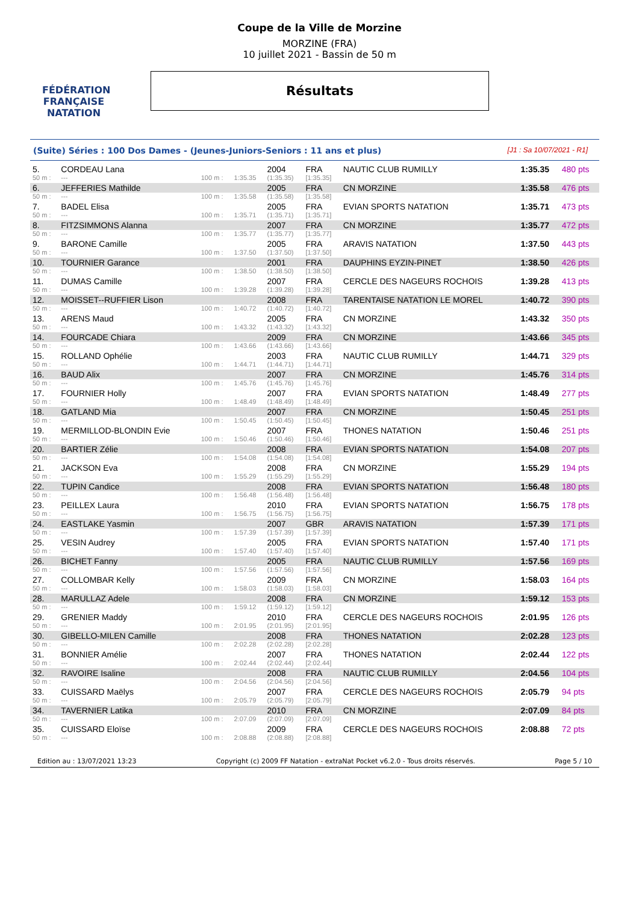FÉDÉRATION FRANÇAISE
NATATION
Coupe de la Ville de Morzine
MORZINE (FRA)
10 juillet 2021 - Bassin de 50 m
Résultats
(Suite) Séries : 100 Dos Dames - (Jeunes-Juniors-Seniors : 11 ans et plus) [J1 : Sa 10/07/2021 - R1]
| 5. | CORDEAU Lana | | | 2004 | FRA | NAUTIC CLUB RUMILLY | 1:35.35 | 480 pts |
| 50 m : | --- | 100 m : | 1:35.35 | (1:35.35) | [1:35.35] | | | |
| 6. | JEFFERIES Mathilde | | | 2005 | FRA | CN MORZINE | 1:35.58 | 476 pts |
| 50 m : | --- | 100 m : | 1:35.58 | (1:35.58) | [1:35.58] | | | |
| 7. | BADEL Elisa | | | 2005 | FRA | EVIAN SPORTS NATATION | 1:35.71 | 473 pts |
| 50 m : | --- | 100 m : | 1:35.71 | (1:35.71) | [1:35.71] | | | |
| 8. | FITZSIMMONS Alanna | | | 2007 | FRA | CN MORZINE | 1:35.77 | 472 pts |
| 50 m : | --- | 100 m : | 1:35.77 | (1:35.77) | [1:35.77] | | | |
| 9. | BARONE Camille | | | 2005 | FRA | ARAVIS NATATION | 1:37.50 | 443 pts |
| 50 m : | --- | 100 m : | 1:37.50 | (1:37.50) | [1:37.50] | | | |
| 10. | TOURNIER Garance | | | 2001 | FRA | DAUPHINS EYZIN-PINET | 1:38.50 | 426 pts |
| 50 m : | --- | 100 m : | 1:38.50 | (1:38.50) | [1:38.50] | | | |
| 11. | DUMAS Camille | | | 2007 | FRA | CERCLE DES NAGEURS ROCHOIS | 1:39.28 | 413 pts |
| 50 m : | --- | 100 m : | 1:39.28 | (1:39.28) | [1:39.28] | | | |
| 12. | MOISSET--RUFFIER Lison | | | 2008 | FRA | TARENTAISE NATATION LE MOREL | 1:40.72 | 390 pts |
| 50 m : | --- | 100 m : | 1:40.72 | (1:40.72) | [1:40.72] | | | |
| 13. | ARENS Maud | | | 2005 | FRA | CN MORZINE | 1:43.32 | 350 pts |
| 50 m : | --- | 100 m : | 1:43.32 | (1:43.32) | [1:43.32] | | | |
| 14. | FOURCADE Chiara | | | 2009 | FRA | CN MORZINE | 1:43.66 | 345 pts |
| 50 m : | --- | 100 m : | 1:43.66 | (1:43.66) | [1:43.66] | | | |
| 15. | ROLLAND Ophélie | | | 2003 | FRA | NAUTIC CLUB RUMILLY | 1:44.71 | 329 pts |
| 50 m : | --- | 100 m : | 1:44.71 | (1:44.71) | [1:44.71] | | | |
| 16. | BAUD Alix | | | 2007 | FRA | CN MORZINE | 1:45.76 | 314 pts |
| 50 m : | --- | 100 m : | 1:45.76 | (1:45.76) | [1:45.76] | | | |
| 17. | FOURNIER Holly | | | 2007 | FRA | EVIAN SPORTS NATATION | 1:48.49 | 277 pts |
| 50 m : | --- | 100 m : | 1:48.49 | (1:48.49) | [1:48.49] | | | |
| 18. | GATLAND Mia | | | 2007 | FRA | CN MORZINE | 1:50.45 | 251 pts |
| 50 m : | --- | 100 m : | 1:50.45 | (1:50.45) | [1:50.45] | | | |
| 19. | MERMILLOD-BLONDIN Evie | | | 2007 | FRA | THONES NATATION | 1:50.46 | 251 pts |
| 50 m : | --- | 100 m : | 1:50.46 | (1:50.46) | [1:50.46] | | | |
| 20. | BARTIER Zélie | | | 2008 | FRA | EVIAN SPORTS NATATION | 1:54.08 | 207 pts |
| 50 m : | --- | 100 m : | 1:54.08 | (1:54.08) | [1:54.08] | | | |
| 21. | JACKSON Eva | | | 2008 | FRA | CN MORZINE | 1:55.29 | 194 pts |
| 50 m : | --- | 100 m : | 1:55.29 | (1:55.29) | [1:55.29] | | | |
| 22. | TUPIN Candice | | | 2008 | FRA | EVIAN SPORTS NATATION | 1:56.48 | 180 pts |
| 50 m : | --- | 100 m : | 1:56.48 | (1:56.48) | [1:56.48] | | | |
| 23. | PEILLEX Laura | | | 2010 | FRA | EVIAN SPORTS NATATION | 1:56.75 | 178 pts |
| 50 m : | --- | 100 m : | 1:56.75 | (1:56.75) | [1:56.75] | | | |
| 24. | EASTLAKE Yasmin | | | 2007 | GBR | ARAVIS NATATION | 1:57.39 | 171 pts |
| 50 m : | --- | 100 m : | 1:57.39 | (1:57.39) | [1:57.39] | | | |
| 25. | VESIN Audrey | | | 2005 | FRA | EVIAN SPORTS NATATION | 1:57.40 | 171 pts |
| 50 m : | --- | 100 m : | 1:57.40 | (1:57.40) | [1:57.40] | | | |
| 26. | BICHET Fanny | | | 2005 | FRA | NAUTIC CLUB RUMILLY | 1:57.56 | 169 pts |
| 50 m : | --- | 100 m : | 1:57.56 | (1:57.56) | [1:57.56] | | | |
| 27. | COLLOMBAR Kelly | | | 2009 | FRA | CN MORZINE | 1:58.03 | 164 pts |
| 50 m : | --- | 100 m : | 1:58.03 | (1:58.03) | [1:58.03] | | | |
| 28. | MARULLAZ Adele | | | 2008 | FRA | CN MORZINE | 1:59.12 | 153 pts |
| 50 m : | --- | 100 m : | 1:59.12 | (1:59.12) | [1:59.12] | | | |
| 29. | GRENIER Maddy | | | 2010 | FRA | CERCLE DES NAGEURS ROCHOIS | 2:01.95 | 126 pts |
| 50 m : | --- | 100 m : | 2:01.95 | (2:01.95) | [2:01.95] | | | |
| 30. | GIBELLO-MILEN Camille | | | 2008 | FRA | THONES NATATION | 2:02.28 | 123 pts |
| 50 m : | --- | 100 m : | 2:02.28 | (2:02.28) | [2:02.28] | | | |
| 31. | BONNIER Amélie | | | 2007 | FRA | THONES NATATION | 2:02.44 | 122 pts |
| 50 m : | --- | 100 m : | 2:02.44 | (2:02.44) | [2:02.44] | | | |
| 32. | RAVOIRE Isaline | | | 2008 | FRA | NAUTIC CLUB RUMILLY | 2:04.56 | 104 pts |
| 50 m : | --- | 100 m : | 2:04.56 | (2:04.56) | [2:04.56] | | | |
| 33. | CUISSARD Maëlys | | | 2007 | FRA | CERCLE DES NAGEURS ROCHOIS | 2:05.79 | 94 pts |
| 50 m : | --- | 100 m : | 2:05.79 | (2:05.79) | [2:05.79] | | | |
| 34. | TAVERNIER Latika | | | 2010 | FRA | CN MORZINE | 2:07.09 | 84 pts |
| 50 m : | --- | 100 m : | 2:07.09 | (2:07.09) | [2:07.09] | | | |
| 35. | CUISSARD Eloïse | | | 2009 | FRA | CERCLE DES NAGEURS ROCHOIS | 2:08.88 | 72 pts |
| 50 m : | --- | 100 m : | 2:08.88 | (2:08.88) | [2:08.88] | | | |
Edition au : 13/07/2021 13:23 Copyright (c) 2009 FF Natation - extraNat Pocket v6.2.0 - Tous droits réservés. Page 5 / 10